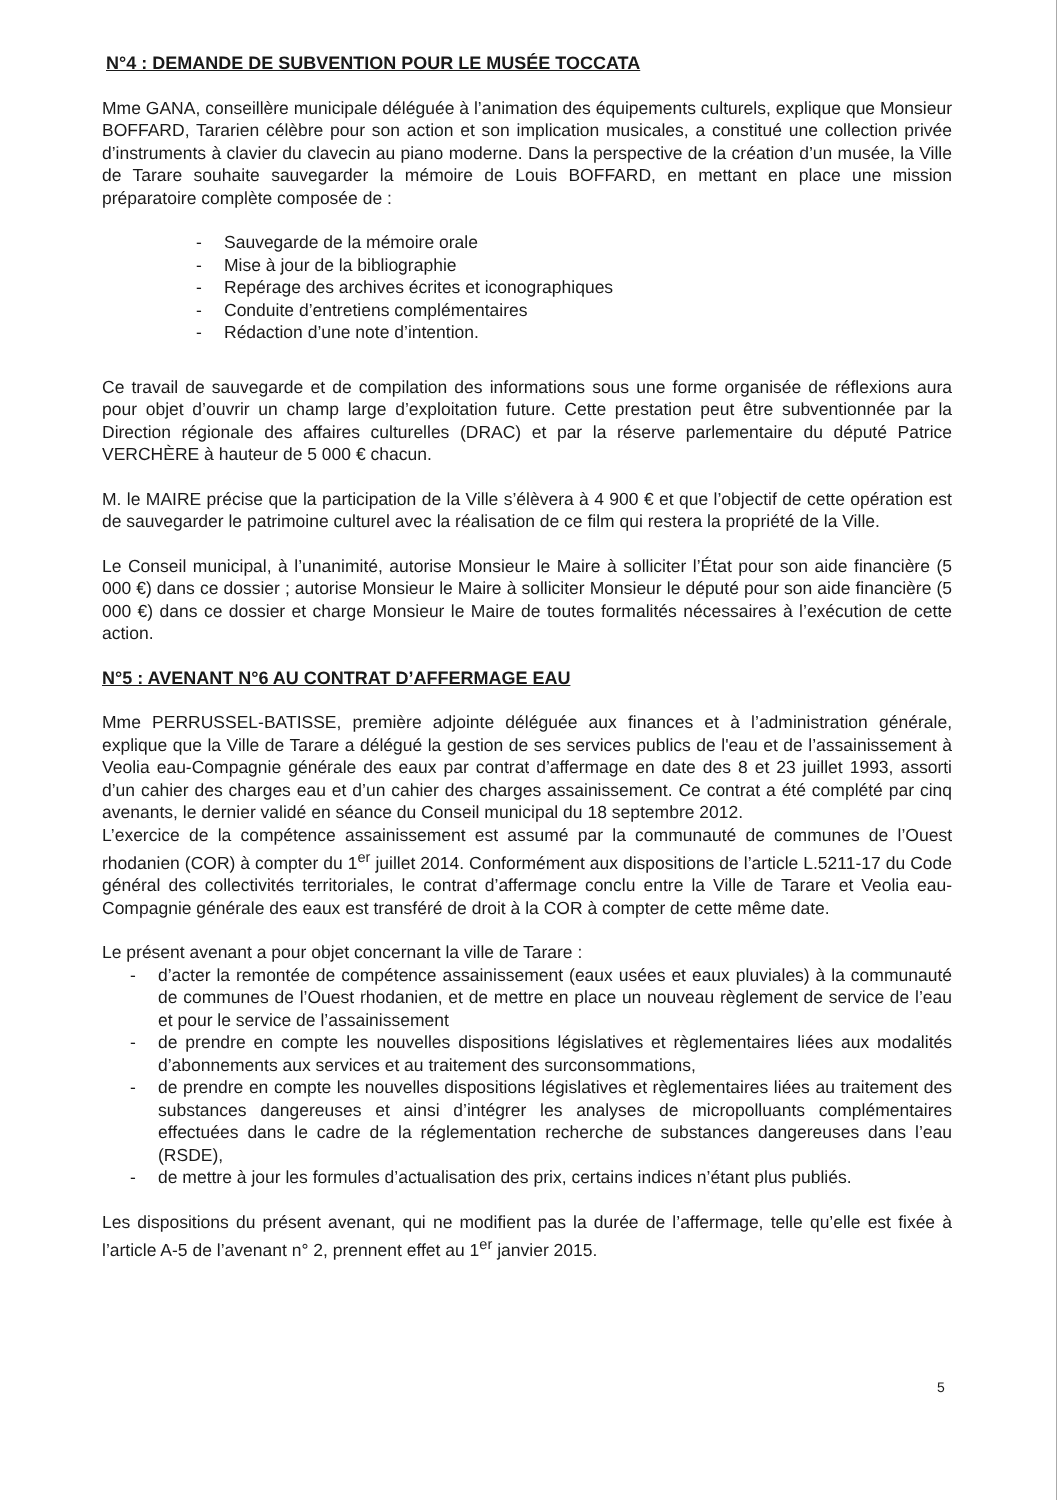N°4 : DEMANDE DE SUBVENTION POUR LE MUSÉE TOCCATA
Mme GANA, conseillère municipale déléguée à l’animation des équipements culturels, explique que Monsieur BOFFARD, Tararien célèbre pour son action et son implication musicales, a constitué une collection privée d’instruments à clavier du clavecin au piano moderne. Dans la perspective de la création d’un musée, la Ville de Tarare souhaite sauvegarder la mémoire de Louis BOFFARD, en mettant en place une mission préparatoire complète composée de :
- Sauvegarde de la mémoire orale
- Mise à jour de la bibliographie
- Repérage des archives écrites et iconographiques
- Conduite d’entretiens complémentaires
- Rédaction d’une note d’intention.
Ce travail de sauvegarde et de compilation des informations sous une forme organisée de réflexions aura pour objet d’ouvrir un champ large d’exploitation future. Cette prestation peut être subventionnée par la Direction régionale des affaires culturelles (DRAC) et par la réserve parlementaire du député Patrice VERCHÈRE à hauteur de 5 000 € chacun.
M. le MAIRE précise que la participation de la Ville s’élèvera à 4 900 € et que l’objectif de cette opération est de sauvegarder le patrimoine culturel avec la réalisation de ce film qui restera la propriété de la Ville.
Le Conseil municipal, à l’unanimité, autorise Monsieur le Maire à solliciter l’État pour son aide financière (5 000 €) dans ce dossier ; autorise Monsieur le Maire à solliciter Monsieur le député pour son aide financière (5 000 €) dans ce dossier et charge Monsieur le Maire de toutes formalités nécessaires à l’exécution de cette action.
N°5 : AVENANT N°6 AU CONTRAT D’AFFERMAGE EAU
Mme PERRUSSEL-BATISSE, première adjointe déléguée aux finances et à l’administration générale, explique que la Ville de Tarare a délégué la gestion de ses services publics de l'eau et de l’assainissement à Veolia eau-Compagnie générale des eaux par contrat d’affermage en date des 8 et 23 juillet 1993, assorti d’un cahier des charges eau et d’un cahier des charges assainissement. Ce contrat a été complété par cinq avenants, le dernier validé en séance du Conseil municipal du 18 septembre 2012.
L’exercice de la compétence assainissement est assumé par la communauté de communes de l’Ouest rhodanien (COR) à compter du 1<sup>er</sup> juillet 2014. Conformément aux dispositions de l’article L.5211-17 du Code général des collectivités territoriales, le contrat d’affermage conclu entre la Ville de Tarare et Veolia eau-Compagnie générale des eaux est transféré de droit à la COR à compter de cette même date.
Le présent avenant a pour objet concernant la ville de Tarare :
- d’acter la remontée de compétence assainissement (eaux usées et eaux pluviales) à la communauté de communes de l’Ouest rhodanien, et de mettre en place un nouveau règlement de service de l’eau et pour le service de l’assainissement
- de prendre en compte les nouvelles dispositions législatives et règlementaires liées aux modalités d’abonnements aux services et au traitement des surconsommations,
- de prendre en compte les nouvelles dispositions législatives et règlementaires liées au traitement des substances dangereuses et ainsi d’intégrer les analyses de micropolluants complémentaires effectuées dans le cadre de la réglementation recherche de substances dangereuses dans l’eau (RSDE),
- de mettre à jour les formules d’actualisation des prix, certains indices n’étant plus publiés.
Les dispositions du présent avenant, qui ne modifient pas la durée de l’affermage, telle qu’elle est fixée à l’article A-5 de l’avenant n° 2, prennent effet au 1<sup>er</sup> janvier 2015.
5